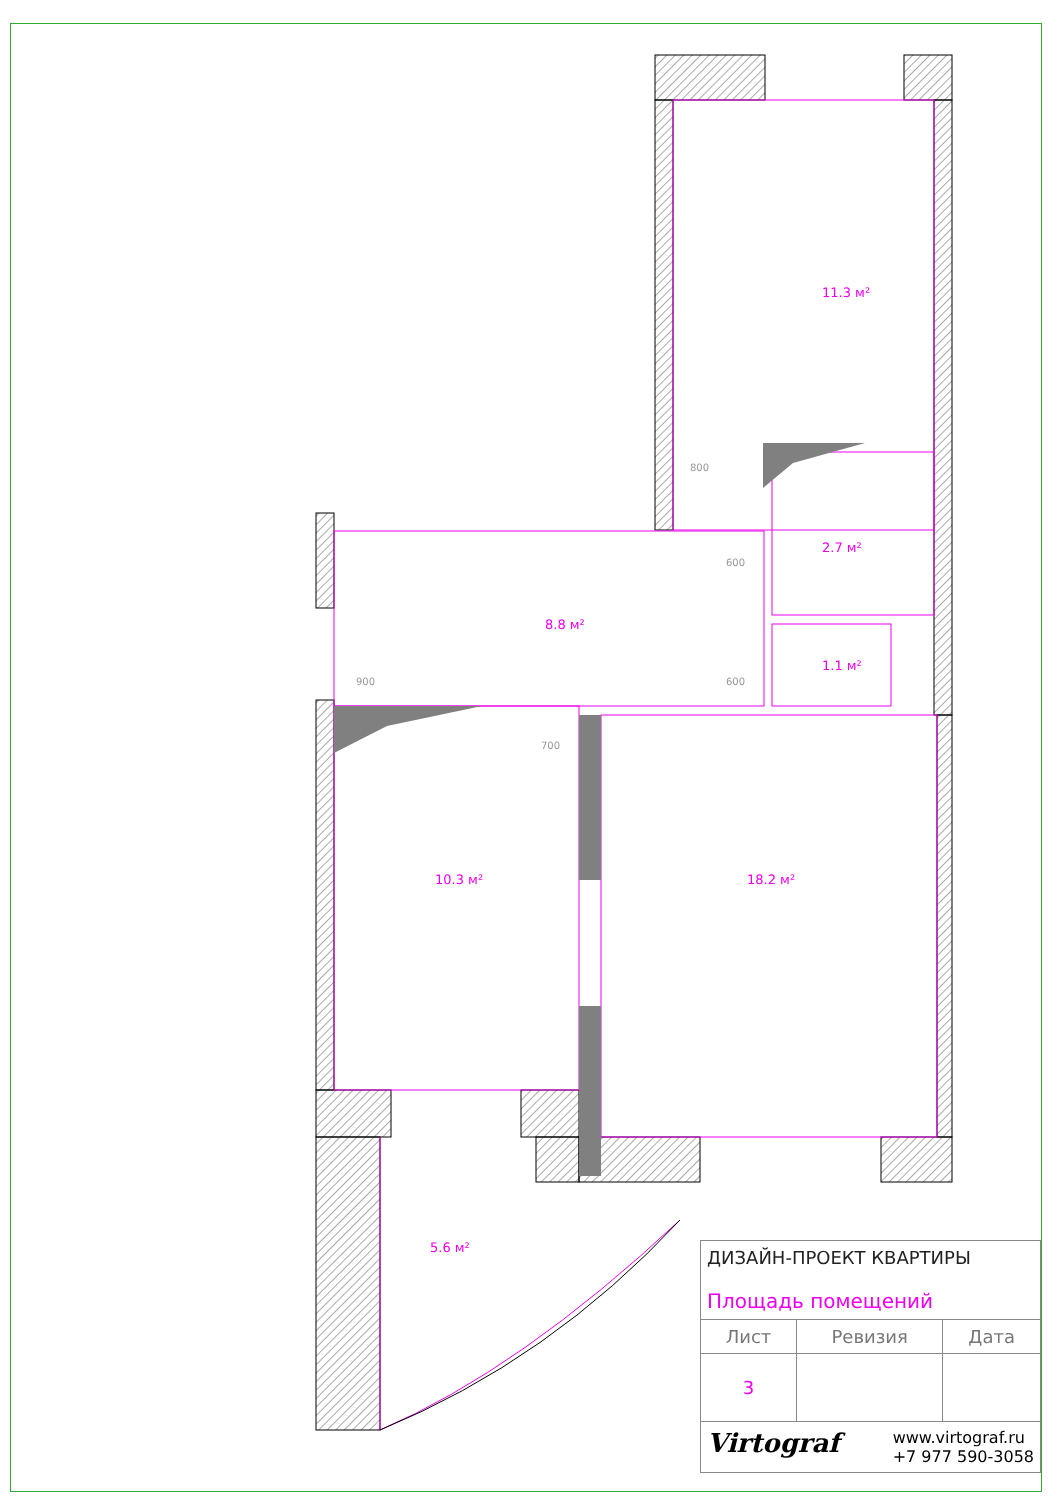11.3 м²
2.7 м²
8.8 м²
1.1 м²
10.3 м² 18.2 м²
5.6 м²
800
600
900 600
700
| ДИЗАЙН-ПРОЕКТ КВАРТИРЫ Площадь помещений | | |
| Лист | Ревизия | Дата |
| 3 | | |
| Virtograf www.virtograf.ru +7 977 590-3058 | | |